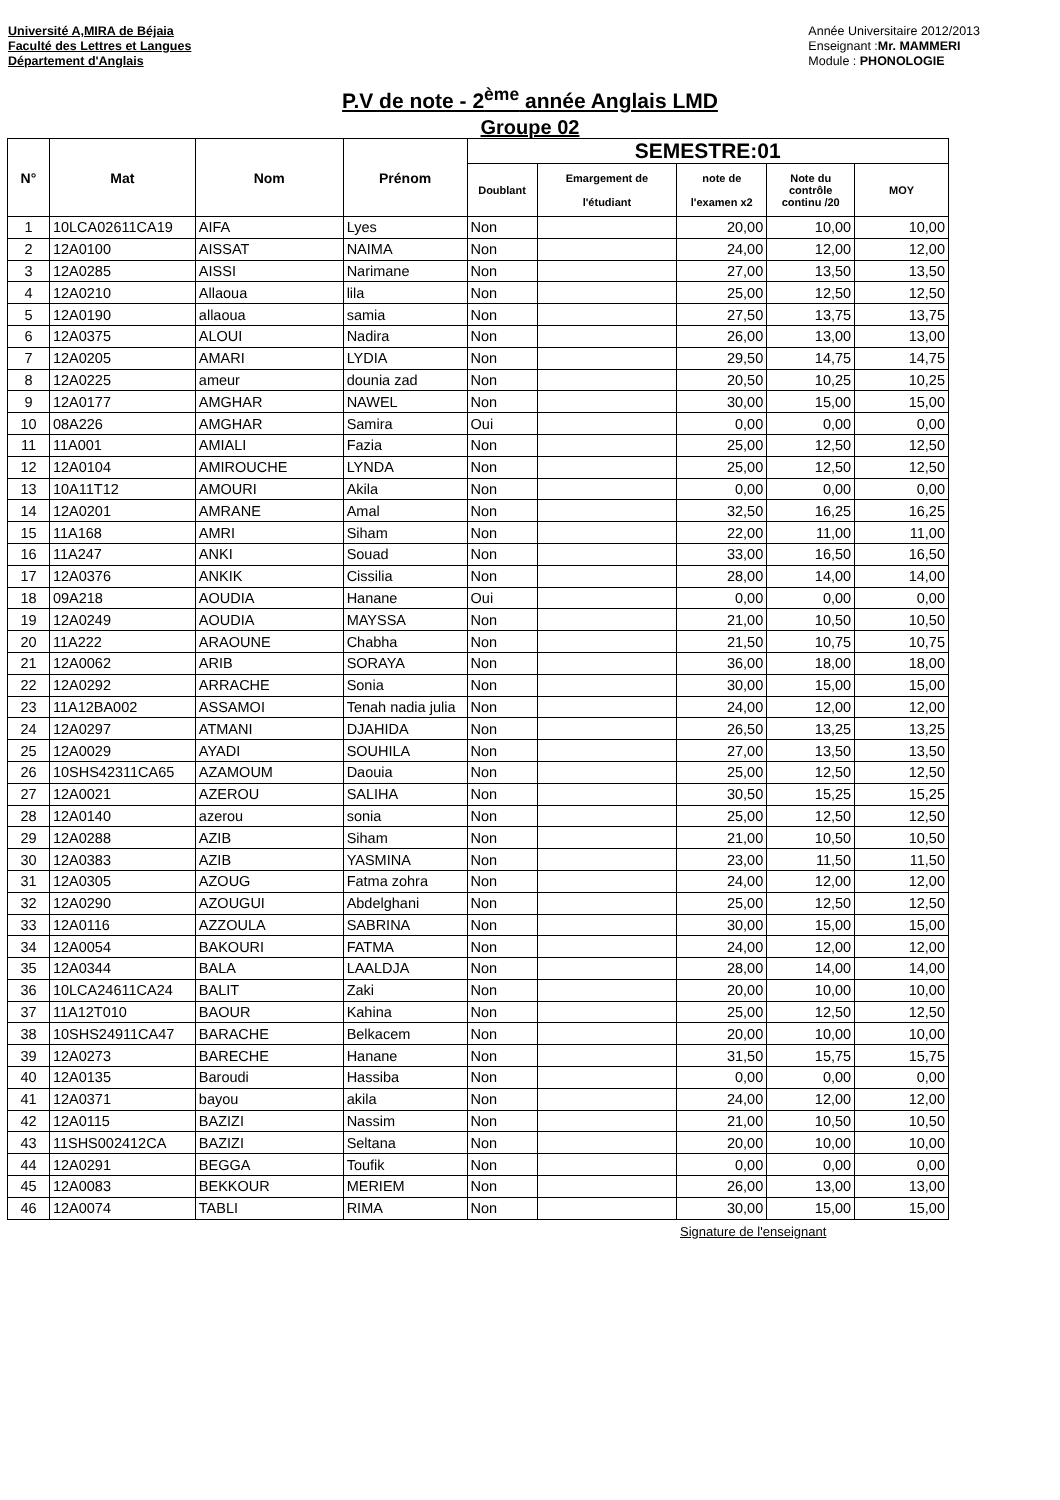Université A,MIRA de Béjaia
Faculté des Lettres et Langues
Département d'Anglais
Année Universitaire 2012/2013
Enseignant :Mr. MAMMERI
Module : PHONOLOGIE
P.V de note - 2<sup>ème</sup> année Anglais LMD
Groupe 02
| N° | Mat | Nom | Prénom | SEMESTRE:01 | | | | |
| --- | --- | --- | --- | --- | --- | --- | --- | --- |
| | | | | Doublant | Emargement de l'étudiant | note de l'examen x2 | Note du contrôle continu /20 | MOY |
| 1 | 10LCA02611CA19 | AIFA | Lyes | Non | | 20,00 | 10,00 | 10,00 |
| 2 | 12A0100 | AISSAT | NAIMA | Non | | 24,00 | 12,00 | 12,00 |
| 3 | 12A0285 | AISSI | Narimane | Non | | 27,00 | 13,50 | 13,50 |
| 4 | 12A0210 | Allaoua | lila | Non | | 25,00 | 12,50 | 12,50 |
| 5 | 12A0190 | allaoua | samia | Non | | 27,50 | 13,75 | 13,75 |
| 6 | 12A0375 | ALOUI | Nadira | Non | | 26,00 | 13,00 | 13,00 |
| 7 | 12A0205 | AMARI | LYDIA | Non | | 29,50 | 14,75 | 14,75 |
| 8 | 12A0225 | ameur | dounia zad | Non | | 20,50 | 10,25 | 10,25 |
| 9 | 12A0177 | AMGHAR | NAWEL | Non | | 30,00 | 15,00 | 15,00 |
| 10 | 08A226 | AMGHAR | Samira | Oui | | 0,00 | 0,00 | 0,00 |
| 11 | 11A001 | AMIALI | Fazia | Non | | 25,00 | 12,50 | 12,50 |
| 12 | 12A0104 | AMIROUCHE | LYNDA | Non | | 25,00 | 12,50 | 12,50 |
| 13 | 10A11T12 | AMOURI | Akila | Non | | 0,00 | 0,00 | 0,00 |
| 14 | 12A0201 | AMRANE | Amal | Non | | 32,50 | 16,25 | 16,25 |
| 15 | 11A168 | AMRI | Siham | Non | | 22,00 | 11,00 | 11,00 |
| 16 | 11A247 | ANKI | Souad | Non | | 33,00 | 16,50 | 16,50 |
| 17 | 12A0376 | ANKIK | Cissilia | Non | | 28,00 | 14,00 | 14,00 |
| 18 | 09A218 | AOUDIA | Hanane | Oui | | 0,00 | 0,00 | 0,00 |
| 19 | 12A0249 | AOUDIA | MAYSSA | Non | | 21,00 | 10,50 | 10,50 |
| 20 | 11A222 | ARAOUNE | Chabha | Non | | 21,50 | 10,75 | 10,75 |
| 21 | 12A0062 | ARIB | SORAYA | Non | | 36,00 | 18,00 | 18,00 |
| 22 | 12A0292 | ARRACHE | Sonia | Non | | 30,00 | 15,00 | 15,00 |
| 23 | 11A12BA002 | ASSAMOI | Tenah nadia julia | Non | | 24,00 | 12,00 | 12,00 |
| 24 | 12A0297 | ATMANI | DJAHIDA | Non | | 26,50 | 13,25 | 13,25 |
| 25 | 12A0029 | AYADI | SOUHILA | Non | | 27,00 | 13,50 | 13,50 |
| 26 | 10SHS42311CA65 | AZAMOUM | Daouia | Non | | 25,00 | 12,50 | 12,50 |
| 27 | 12A0021 | AZEROU | SALIHA | Non | | 30,50 | 15,25 | 15,25 |
| 28 | 12A0140 | azerou | sonia | Non | | 25,00 | 12,50 | 12,50 |
| 29 | 12A0288 | AZIB | Siham | Non | | 21,00 | 10,50 | 10,50 |
| 30 | 12A0383 | AZIB | YASMINA | Non | | 23,00 | 11,50 | 11,50 |
| 31 | 12A0305 | AZOUG | Fatma zohra | Non | | 24,00 | 12,00 | 12,00 |
| 32 | 12A0290 | AZOUGUI | Abdelghani | Non | | 25,00 | 12,50 | 12,50 |
| 33 | 12A0116 | AZZOULA | SABRINA | Non | | 30,00 | 15,00 | 15,00 |
| 34 | 12A0054 | BAKOURI | FATMA | Non | | 24,00 | 12,00 | 12,00 |
| 35 | 12A0344 | BALA | LAALDJA | Non | | 28,00 | 14,00 | 14,00 |
| 36 | 10LCA24611CA24 | BALIT | Zaki | Non | | 20,00 | 10,00 | 10,00 |
| 37 | 11A12T010 | BAOUR | Kahina | Non | | 25,00 | 12,50 | 12,50 |
| 38 | 10SHS24911CA47 | BARACHE | Belkacem | Non | | 20,00 | 10,00 | 10,00 |
| 39 | 12A0273 | BARECHE | Hanane | Non | | 31,50 | 15,75 | 15,75 |
| 40 | 12A0135 | Baroudi | Hassiba | Non | | 0,00 | 0,00 | 0,00 |
| 41 | 12A0371 | bayou | akila | Non | | 24,00 | 12,00 | 12,00 |
| 42 | 12A0115 | BAZIZI | Nassim | Non | | 21,00 | 10,50 | 10,50 |
| 43 | 11SHS002412CA | BAZIZI | Seltana | Non | | 20,00 | 10,00 | 10,00 |
| 44 | 12A0291 | BEGGA | Toufik | Non | | 0,00 | 0,00 | 0,00 |
| 45 | 12A0083 | BEKKOUR | MERIEM | Non | | 26,00 | 13,00 | 13,00 |
| 46 | 12A0074 | TABLI | RIMA | Non | | 30,00 | 15,00 | 15,00 |
Signature de l'enseignant